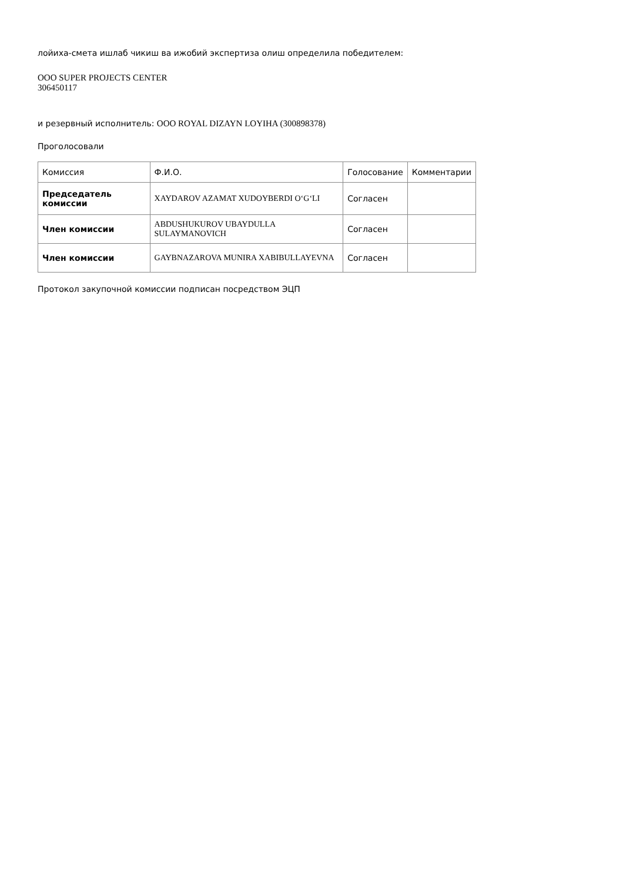лойиха-смета ишлаб чикиш ва ижобий экспертиза олиш определила победителем:
ООО SUPER PROJECTS CENTER
306450117
и резервный исполнитель: ООО ROYAL DIZAYN LOYIHA (300898378)
Проголосовали
| Комиссия | Ф.И.О. | Голосование | Комментарии |
| Председатель комиссии | XAYDAROV AZAMAT XUDOYBERDI O‘G‘LI | Согласен | |
| Член комиссии | ABDUSHUKUROV UBAYDULLA SULAYMANOVICH | Согласен | |
| Член комиссии | GAYBNAZAROVA MUNIRA XABIBULLAYEVNA | Согласен | |
Протокол закупочной комиссии подписан посредством ЭЦП